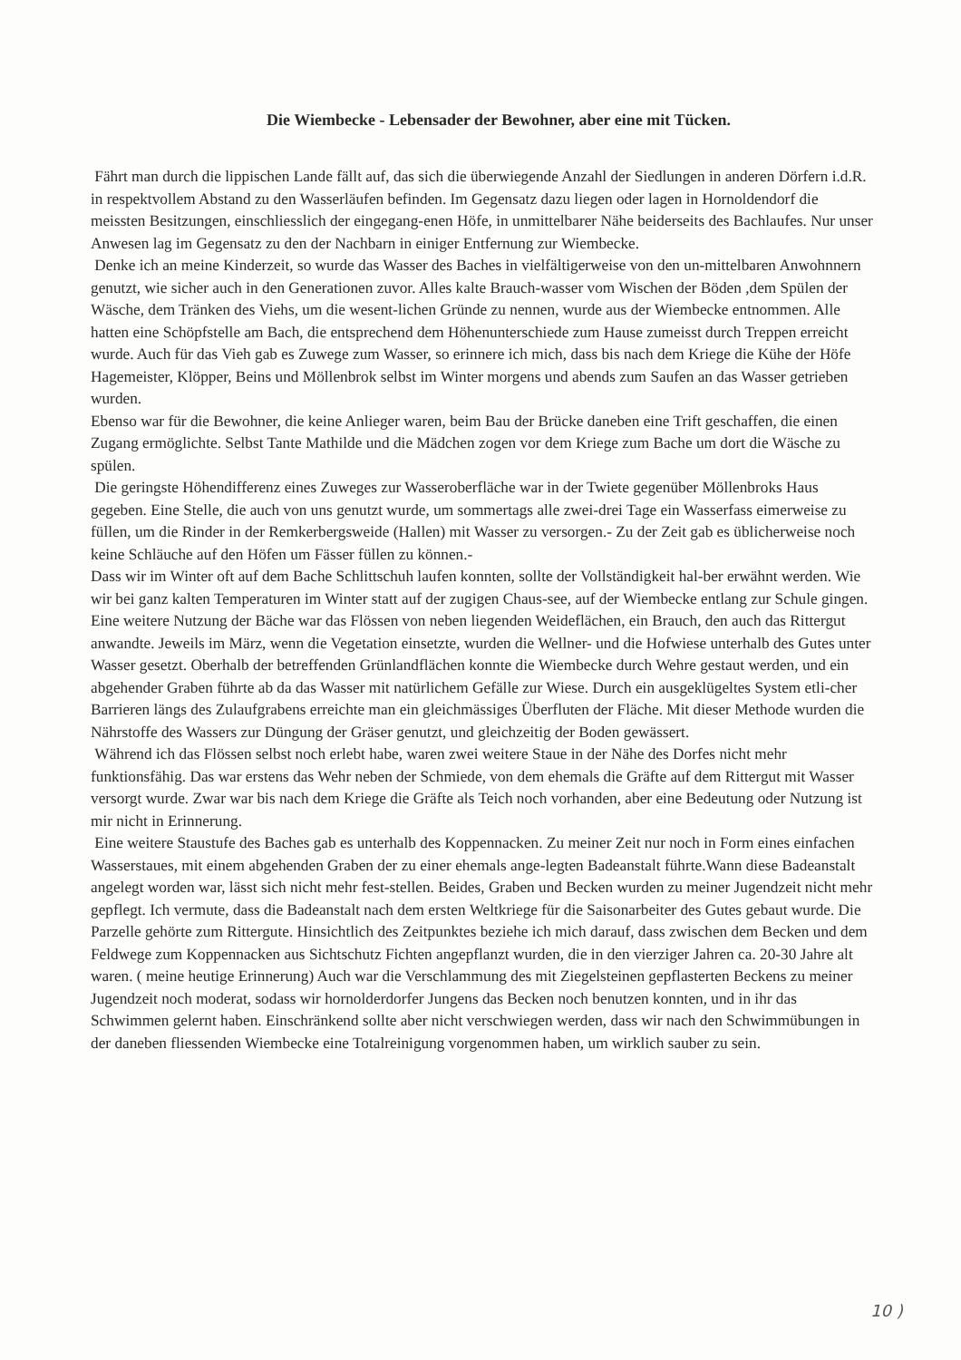Die Wiembecke - Lebensader der Bewohner, aber eine mit Tücken.
Fährt man durch die lippischen Lande fällt auf, das sich die überwiegende Anzahl der Siedlungen in anderen Dörfern i.d.R. in respektvollem Abstand zu den Wasserläufen befinden. Im Gegensatz dazu liegen oder lagen in Hornoldendorf die meissten Besitzungen, einschliesslich der eingegang-enen Höfe, in unmittelbarer Nähe beiderseits des Bachlaufes. Nur unser Anwesen lag im Gegensatz zu den der Nachbarn in einiger Entfernung zur Wiembecke.
Denke ich an meine Kinderzeit, so wurde das Wasser des Baches in vielfältigerweise von den un-mittelbaren Anwohnnern genutzt, wie sicher auch in den Generationen zuvor. Alles kalte Brauch-wasser vom Wischen der Böden ,dem Spülen der Wäsche, dem Tränken des Viehs, um die wesent-lichen Gründe zu nennen, wurde aus der Wiembecke entnommen. Alle hatten eine Schöpfstelle am Bach, die entsprechend dem Höhenunterschiede zum Hause zumeisst durch Treppen erreicht wurde. Auch für das Vieh gab es Zuwege zum Wasser, so erinnere ich mich, dass bis nach dem Kriege die Kühe der Höfe Hagemeister, Klöpper, Beins und Möllenbrok selbst im Winter morgens und abends zum Saufen an das Wasser getrieben wurden.
Ebenso war für die Bewohner, die keine Anlieger waren, beim Bau der Brücke daneben eine Trift geschaffen, die einen Zugang ermöglichte. Selbst Tante Mathilde und die Mädchen zogen vor dem Kriege zum Bache um dort die Wäsche zu spülen.
Die geringste Höhendifferenz eines Zuweges zur Wasseroberfläche war in der Twiete gegenüber Möllenbroks Haus gegeben. Eine Stelle, die auch von uns genutzt wurde, um sommertags alle zwei-drei Tage ein Wasserfass eimerweise zu füllen, um die Rinder in der Remkerbergsweide (Hallen) mit Wasser zu versorgen.- Zu der Zeit gab es üblicherweise noch keine Schläuche auf den Höfen um Fässer füllen zu können.-
Dass wir im Winter oft auf dem Bache Schlittschuh laufen konnten, sollte der Vollständigkeit hal-ber erwähnt werden. Wie wir bei ganz kalten Temperaturen im Winter statt auf der zugigen Chaus-see, auf der Wiembecke entlang zur Schule gingen.
Eine weitere Nutzung der Bäche war das Flössen von neben liegenden Weideflächen, ein Brauch, den auch das Rittergut anwandte. Jeweils im März, wenn die Vegetation einsetzte, wurden die Wellner- und die Hofwiese unterhalb des Gutes unter Wasser gesetzt. Oberhalb der betreffenden Grünlandflächen konnte die Wiembecke durch Wehre gestaut werden, und ein abgehender Graben führte ab da das Wasser mit natürlichem Gefälle zur Wiese. Durch ein ausgeklügeltes System etli-cher Barrieren längs des Zulaufgrabens erreichte man ein gleichmässiges Überfluten der Fläche. Mit dieser Methode wurden die Nährstoffe des Wassers zur Düngung der Gräser genutzt, und gleichzeitig der Boden gewässert.
Während ich das Flössen selbst noch erlebt habe, waren zwei weitere Staue in der Nähe des Dorfes nicht mehr funktionsfähig. Das war erstens das Wehr neben der Schmiede, von dem ehemals die Gräfte auf dem Rittergut mit Wasser versorgt wurde. Zwar war bis nach dem Kriege die Gräfte als Teich noch vorhanden, aber eine Bedeutung oder Nutzung ist mir nicht in Erinnerung.
Eine weitere Staustufe des Baches gab es unterhalb des Koppennacken. Zu meiner Zeit nur noch in Form eines einfachen Wasserstaues, mit einem abgehenden Graben der zu einer ehemals ange-legten Badeanstalt führte.Wann diese Badeanstalt angelegt worden war, lässt sich nicht mehr fest-stellen. Beides, Graben und Becken wurden zu meiner Jugendzeit nicht mehr gepflegt. Ich vermute, dass die Badeanstalt nach dem ersten Weltkriege für die Saisonarbeiter des Gutes gebaut wurde. Die Parzelle gehörte zum Rittergute. Hinsichtlich des Zeitpunktes beziehe ich mich darauf, dass zwischen dem Becken und dem Feldwege zum Koppennacken aus Sichtschutz Fichten angepflanzt wurden, die in den vierziger Jahren ca. 20-30 Jahre alt waren. ( meine heutige Erinnerung) Auch war die Verschlammung des mit Ziegelsteinen gepflasterten Beckens zu meiner Jugendzeit noch moderat, sodass wir hornolderdorfer Jungens das Becken noch benutzen konnten, und in ihr das Schwimmen gelernt haben. Einschränkend sollte aber nicht verschwiegen werden, dass wir nach den Schwimmübungen in der daneben fliessenden Wiembecke eine Totalreinigung vorgenommen haben, um wirklich sauber zu sein.
10 )